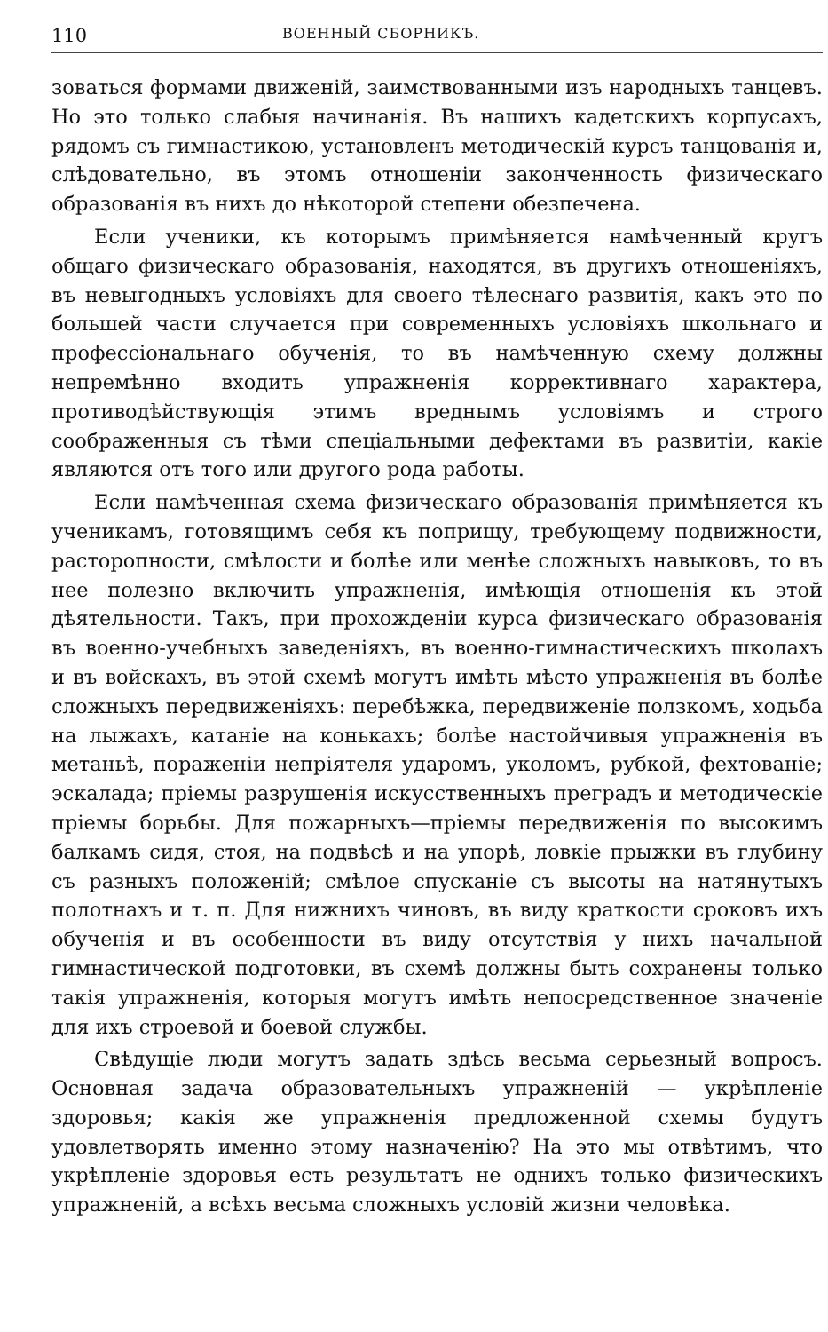110 ВОЕННЫЙ СБОРНИКЪ.
зоваться формами движеній, заимствованными изъ народныхъ танцевъ. Но это только слабыя начинанія. Въ нашихъ кадетскихъ корпусахъ, рядомъ съ гимнастикою, установленъ методическій курсъ танцованія и, слѣдовательно, въ этомъ отношеніи законченность физическаго образованія въ нихъ до нѣкоторой степени обезпечена.
Если ученики, къ которымъ примѣняется намѣченный кругъ общаго физическаго образованія, находятся, въ другихъ отношеніяхъ, въ невыгодныхъ условіяхъ для своего тѣлеснаго развитія, какъ это по большей части случается при современныхъ условіяхъ школьнаго и профессіональнаго обученія, то въ намѣченную схему должны непремѣнно входить упражненія коррективнаго характера, противодѣйствующія этимъ вреднымъ условіямъ и строго соображенныя съ тѣми спеціальными дефектами въ развитіи, какіе являются отъ того или другого рода работы.
Если намѣченная схема физическаго образованія примѣняется къ ученикамъ, готовящимъ себя къ поприщу, требующему подвижности, расторопности, смѣлости и болѣе или менѣе сложныхъ навыковъ, то въ нее полезно включить упражненія, имѣющія отношенія къ этой дѣятельности. Такъ, при прохожденіи курса физическаго образованія въ военно-учебныхъ заведеніяхъ, въ военно-гимнастическихъ школахъ и въ войскахъ, въ этой схемѣ могутъ имѣть мѣсто упражненія въ болѣе сложныхъ передвиженіяхъ: перебѣжка, передвиженіе ползкомъ, ходьба на лыжахъ, катаніе на конькахъ; болѣе настойчивыя упражненія въ метаньѣ, пораженіи непріятеля ударомъ, уколомъ, рубкой, фехтованіе; эскалада; пріемы разрушенія искусственныхъ преградъ и методическіе пріемы борьбы. Для пожарныхъ—пріемы передвиженія по высокимъ балкамъ сидя, стоя, на подвѣсѣ и на упорѣ, ловкіе прыжки въ глубину съ разныхъ положеній; смѣлое спусканіе съ высоты на натянутыхъ полотнахъ и т. п. Для нижнихъ чиновъ, въ виду краткости сроковъ ихъ обученія и въ особенности въ виду отсутствія у нихъ начальной гимнастической подготовки, въ схемѣ должны быть сохранены только такія упражненія, которыя могутъ имѣть непосредственное значеніе для ихъ строевой и боевой службы.
Свѣдущіе люди могутъ задать здѣсь весьма серьезный вопросъ. Основная задача образовательныхъ упражненій — укрѣпленіе здоровья; какія же упражненія предложенной схемы будутъ удовлетворять именно этому назначенію? На это мы отвѣтимъ, что укрѣпленіе здоровья есть результатъ не однихъ только физическихъ упражненій, а всѣхъ весьма сложныхъ условій жизни человѣка.